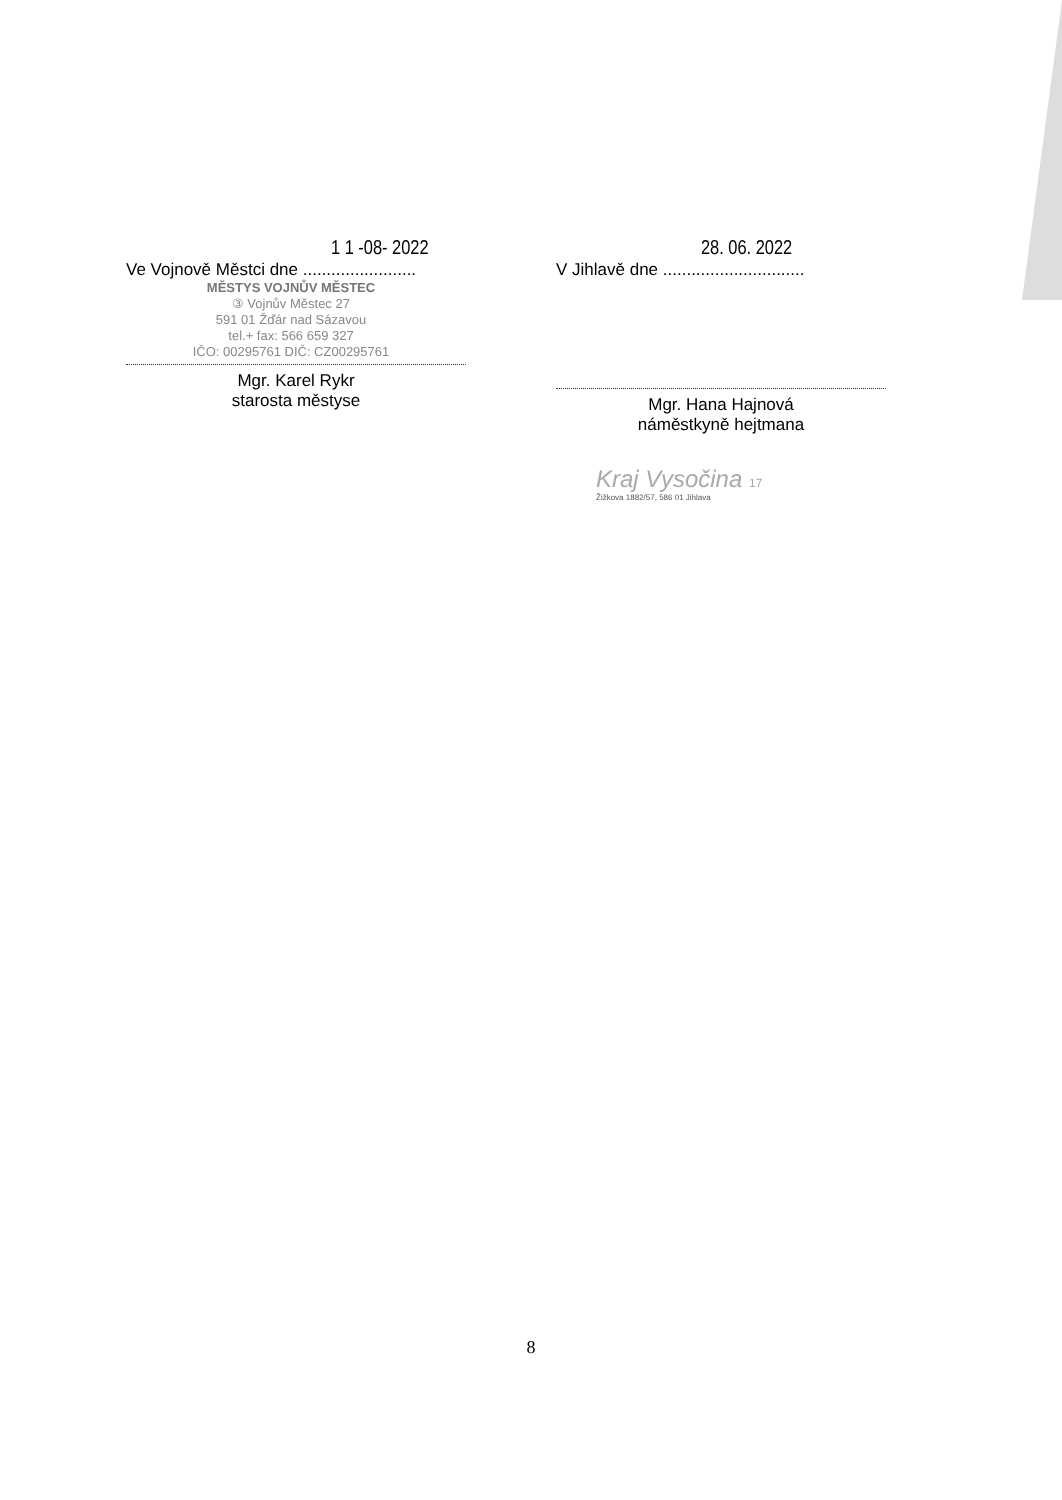1 1 -08- 2022
Ve Vojnově Městci dne ........................
MĚSTYS VOJNŮV MĚSTEC
③ Vojnův Městec 27
591 01 Žďár nad Sázavou
tel.+ fax: 566 659 327
IČO: 00295761 DIČ: CZ00295761
Mgr. Karel Rykr
starosta městyse
28. 06. 2022
V Jihlavě dne ..............................
Mgr. Hana Hajnová
náměstkyně hejtmana
Kraj Vysočina 17
Žižkova 1882/57, 586 01 Jihlava
8